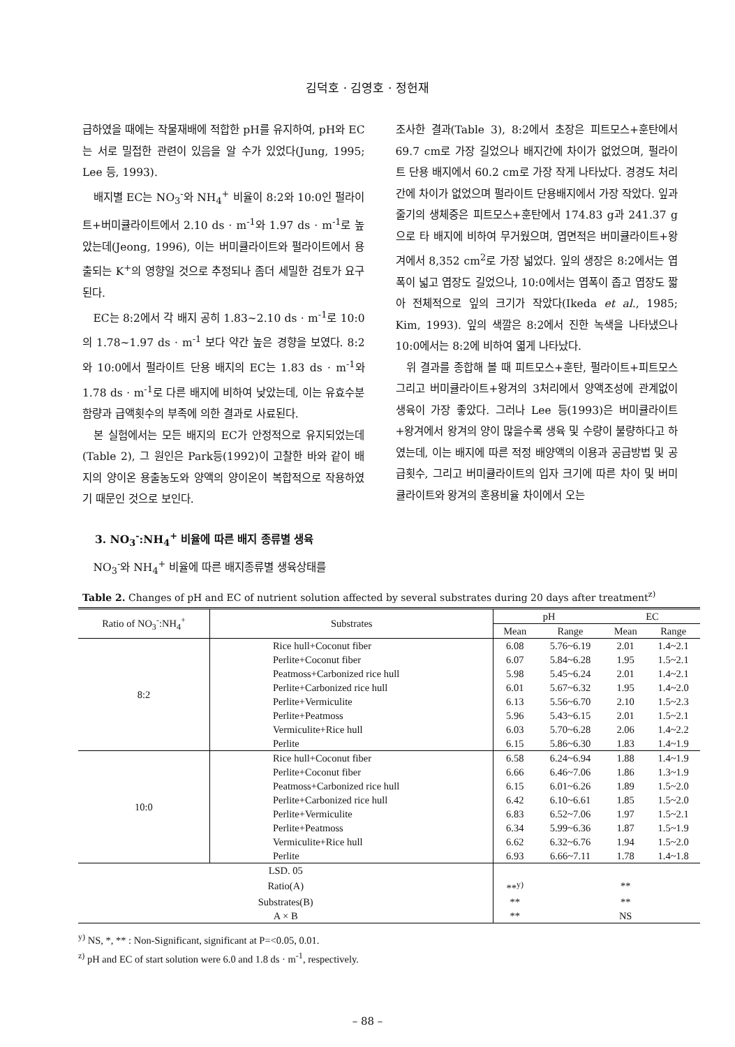김덕호 · 김영호 · 정헌재
급하였을 때에는 작물재배에 적합한 pH를 유지하여, pH와 EC는 서로 밀접한 관련이 있음을 알 수가 있었다(Jung, 1995; Lee 등, 1993).
배지별 EC는 NO<sub>3</sub><sup>-</sup>와 NH<sub>4</sub><sup>+</sup> 비율이 8:2와 10:0인 펄라이트+버미큘라이트에서 2.10 ds · m<sup>-1</sup>와 1.97 ds · m<sup>-1</sup>로 높았는데(Jeong, 1996), 이는 버미큘라이트와 펄라이트에서 용출되는 K<sup>+</sup>의 영향일 것으로 추정되나 좀더 세밀한 검토가 요구된다.
EC는 8:2에서 각 배지 공히 1.83~2.10 ds · m<sup>-1</sup>로 10:0의 1.78~1.97 ds · m<sup>-1</sup> 보다 약간 높은 경향을 보였다. 8:2와 10:0에서 펄라이트 단용 배지의 EC는 1.83 ds · m<sup>-1</sup>와 1.78 ds · m<sup>-1</sup>로 다른 배지에 비하여 낮았는데, 이는 유효수분 함량과 급액횟수의 부족에 의한 결과로 사료된다.
본 실험에서는 모든 배지의 EC가 안정적으로 유지되었는데(Table 2), 그 원인은 Park등(1992)이 고찰한 바와 같이 배지의 양이온 용출농도와 양액의 양이온이 복합적으로 작용하였기 때문인 것으로 보인다.
3. NO<sub>3</sub><sup>-</sup>:NH<sub>4</sub><sup>+</sup> 비율에 따른 배지 종류별 생육
NO<sub>3</sub><sup>-</sup>와 NH<sub>4</sub><sup>+</sup> 비율에 따른 배지종류별 생육상태를
조사한 결과(Table 3), 8:2에서 초장은 피트모스+훈탄에서 69.7 cm로 가장 길었으나 배지간에 차이가 없었으며, 펄라이트 단용 배지에서 60.2 cm로 가장 작게 나타났다. 경경도 처리간에 차이가 없었으며 펄라이트 단용배지에서 가장 작았다. 잎과 줄기의 생체중은 피트모스+훈탄에서 174.83 g과 241.37 g으로 타 배지에 비하여 무거웠으며, 엽면적은 버미큘라이트+왕겨에서 8,352 cm<sup>2</sup>로 가장 넓었다. 잎의 생장은 8:2에서는 엽폭이 넓고 엽장도 길었으나, 10:0에서는 엽폭이 좁고 엽장도 짧아 전체적으로 잎의 크기가 작았다(Ikeda et al., 1985; Kim, 1993). 잎의 색깔은 8:2에서 진한 녹색을 나타냈으나 10:0에서는 8:2에 비하여 엷게 나타났다.
위 결과를 종합해 볼 때 피트모스+훈탄, 펄라이트+피트모스 그리고 버미큘라이트+왕겨의 3처리에서 양액조성에 관계없이 생육이 가장 좋았다. 그러나 Lee 등(1993)은 버미큘라이트+왕겨에서 왕겨의 양이 많을수록 생육 및 수량이 불량하다고 하였는데, 이는 배지에 따른 적정 배양액의 이용과 공급방법 및 공급횟수, 그리고 버미큘라이트의 입자 크기에 따른 차이 및 버미큘라이트와 왕겨의 혼용비율 차이에서 오는
Table 2. Changes of pH and EC of nutrient solution affected by several substrates during 20 days after treatment<sup>z)</sup>
| Ratio of NO<sub>3</sub><sup>-</sup>:NH<sub>4</sub><sup>+</sup> | Substrates | pH | | EC | |
| --- | --- | --- | --- | --- | --- |
| | | Mean | Range | Mean | Range |
| 8:2 | Rice hull+Coconut fiber | 6.08 | 5.76~6.19 | 2.01 | 1.4~2.1 |
| | Perlite+Coconut fiber | 6.07 | 5.84~6.28 | 1.95 | 1.5~2.1 |
| | Peatmoss+Carbonized rice hull | 5.98 | 5.45~6.24 | 2.01 | 1.4~2.1 |
| | Perlite+Carbonized rice hull | 6.01 | 5.67~6.32 | 1.95 | 1.4~2.0 |
| | Perlite+Vermiculite | 6.13 | 5.56~6.70 | 2.10 | 1.5~2.3 |
| | Perlite+Peatmoss | 5.96 | 5.43~6.15 | 2.01 | 1.5~2.1 |
| | Vermiculite+Rice hull | 6.03 | 5.70~6.28 | 2.06 | 1.4~2.2 |
| | Perlite | 6.15 | 5.86~6.30 | 1.83 | 1.4~1.9 |
| 10:0 | Rice hull+Coconut fiber | 6.58 | 6.24~6.94 | 1.88 | 1.4~1.9 |
| | Perlite+Coconut fiber | 6.66 | 6.46~7.06 | 1.86 | 1.3~1.9 |
| | Peatmoss+Carbonized rice hull | 6.15 | 6.01~6.26 | 1.89 | 1.5~2.0 |
| | Perlite+Carbonized rice hull | 6.42 | 6.10~6.61 | 1.85 | 1.5~2.0 |
| | Perlite+Vermiculite | 6.83 | 6.52~7.06 | 1.97 | 1.5~2.1 |
| | Perlite+Peatmoss | 6.34 | 5.99~6.36 | 1.87 | 1.5~1.9 |
| | Vermiculite+Rice hull | 6.62 | 6.32~6.76 | 1.94 | 1.5~2.0 |
| | Perlite | 6.93 | 6.66~7.11 | 1.78 | 1.4~1.8 |
| LSD. 05 | | | | | |
| Ratio(A) | | **<sup>y)</sup> | | ** | |
| Substrates(B) | | ** | | ** | |
| A × B | | ** | | NS | |
<sup>y)</sup> NS, *, ** : Non-Significant, significant at P=<0.05, 0.01.
<sup>z)</sup> pH and EC of start solution were 6.0 and 1.8 ds · m<sup>-1</sup>, respectively.
– 88 –